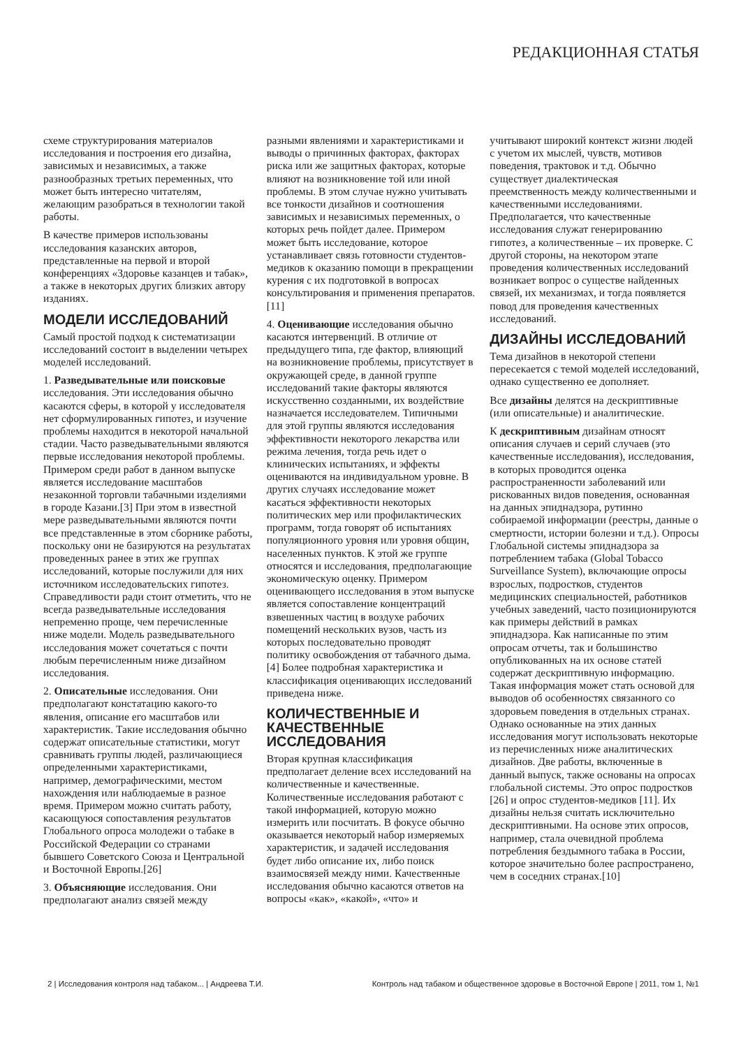РЕДАКЦИОННАЯ СТАТЬЯ
схеме структурирования материалов исследования и построения его дизайна, зависимых и независимых, а также разнообразных третьих переменных, что может быть интересно читателям, желающим разобраться в технологии такой работы.
В качестве примеров использованы исследования казанских авторов, представленные на первой и второй конференциях «Здоровье казанцев и табак», а также в некоторых других близких автору изданиях.
МОДЕЛИ ИССЛЕДОВАНИЙ
Самый простой подход к систематизации исследований состоит в выделении четырех моделей исследований.
1. Разведывательные или поисковые исследования. Эти исследования обычно касаются сферы, в которой у исследователя нет сформулированных гипотез, и изучение проблемы находится в некоторой начальной стадии. Часто разведывательными являются первые исследования некоторой проблемы. Примером среди работ в данном выпуске является исследование масштабов незаконной торговли табачными изделиями в городе Казани.[3] При этом в известной мере разведывательными являются почти все представленные в этом сборнике работы, поскольку они не базируются на результатах проведенных ранее в этих же группах исследований, которые послужили для них источником исследовательских гипотез. Справедливости ради стоит отметить, что не всегда разведывательные исследования непременно проще, чем перечисленные ниже модели. Модель разведывательного исследования может сочетаться с почти любым перечисленным ниже дизайном исследования.
2. Описательные исследования. Они предполагают констатацию какого-то явления, описание его масштабов или характеристик. Такие исследования обычно содержат описательные статистики, могут сравнивать группы людей, различающиеся определенными характеристиками, например, демографическими, местом нахождения или наблюдаемые в разное время. Примером можно считать работу, касающуюся сопоставления результатов Глобального опроса молодежи о табаке в Российской Федерации со странами бывшего Советского Союза и Центральной и Восточной Европы.[26]
3. Объясняющие исследования. Они предполагают анализ связей между
разными явлениями и характеристиками и выводы о причинных факторах, факторах риска или же защитных факторах, которые влияют на возникновение той или иной проблемы. В этом случае нужно учитывать все тонкости дизайнов и соотношения зависимых и независимых переменных, о которых речь пойдет далее. Примером может быть исследование, которое устанавливает связь готовности студентов-медиков к оказанию помощи в прекращении курения с их подготовкой в вопросах консультирования и применения препаратов.[11]
4. Оценивающие исследования обычно касаются интервенций. В отличие от предыдущего типа, где фактор, влияющий на возникновение проблемы, присутствует в окружающей среде, в данной группе исследований такие факторы являются искусственно созданными, их воздействие назначается исследователем. Типичными для этой группы являются исследования эффективности некоторого лекарства или режима лечения, тогда речь идет о клинических испытаниях, и эффекты оцениваются на индивидуальном уровне. В других случаях исследование может касаться эффективности некоторых политических мер или профилактических программ, тогда говорят об испытаниях популяционного уровня или уровня общин, населенных пунктов. К этой же группе относятся и исследования, предполагающие экономическую оценку. Примером оценивающего исследования в этом выпуске является сопоставление концентраций взвешенных частиц в воздухе рабочих помещений нескольких вузов, часть из которых последовательно проводят политику освобождения от табачного дыма.[4] Более подробная характеристика и классификация оценивающих исследований приведена ниже.
КОЛИЧЕСТВЕННЫЕ И КАЧЕСТВЕННЫЕ ИССЛЕДОВАНИЯ
Вторая крупная классификация предполагает деление всех исследований на количественные и качественные. Количественные исследования работают с такой информацией, которую можно измерить или посчитать. В фокусе обычно оказывается некоторый набор измеряемых характеристик, и задачей исследования будет либо описание их, либо поиск взаимосвязей между ними. Качественные исследования обычно касаются ответов на вопросы «как», «какой», «что» и
учитывают широкий контекст жизни людей с учетом их мыслей, чувств, мотивов поведения, трактовок и т.д. Обычно существует диалектическая преемственность между количественными и качественными исследованиями. Предполагается, что качественные исследования служат генерированию гипотез, а количественные – их проверке. С другой стороны, на некотором этапе проведения количественных исследований возникает вопрос о существе найденных связей, их механизмах, и тогда появляется повод для проведения качественных исследований.
ДИЗАЙНЫ ИССЛЕДОВАНИЙ
Тема дизайнов в некоторой степени пересекается с темой моделей исследований, однако существенно ее дополняет.
Все дизайны делятся на дескриптивные (или описательные) и аналитические.
К дескриптивным дизайнам относят описания случаев и серий случаев (это качественные исследования), исследования, в которых проводится оценка распространенности заболеваний или рискованных видов поведения, основанная на данных эпиднадзора, рутинно собираемой информации (реестры, данные о смертности, истории болезни и т.д.). Опросы Глобальной системы эпиднадзора за потреблением табака (Global Tobacco Surveillance System), включающие опросы взрослых, подростков, студентов медицинских специальностей, работников учебных заведений, часто позиционируются как примеры действий в рамках эпиднадзора. Как написанные по этим опросам отчеты, так и большинство опубликованных на их основе статей содержат дескриптивную информацию. Такая информация может стать основой для выводов об особенностях связанного со здоровьем поведения в отдельных странах. Однако основанные на этих данных исследования могут использовать некоторые из перечисленных ниже аналитических дизайнов. Две работы, включенные в данный выпуск, также основаны на опросах глобальной системы. Это опрос подростков [26] и опрос студентов-медиков [11]. Их дизайны нельзя считать исключительно дескриптивными. На основе этих опросов, например, стала очевидной проблема потребления бездымного табака в России, которое значительно более распространено, чем в соседних странах.[10]
2 | Исследования контроля над табаком... | Андреева Т.И. Контроль над табаком и общественное здоровье в Восточной Европе | 2011, том 1, №1